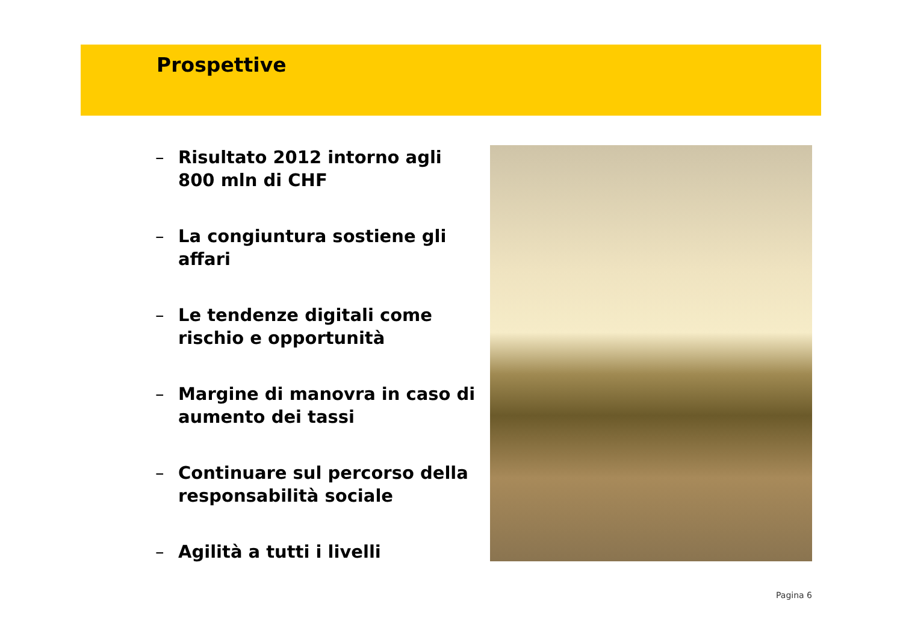Prospettive
– Risultato 2012 intorno agli 800 mln di CHF
– La congiuntura sostiene gli affari
– Le tendenze digitali come rischio e opportunità
– Margine di manovra in caso di aumento dei tassi
– Continuare sul percorso della responsabilità sociale
– Agilità a tutti i livelli
Pagina 6